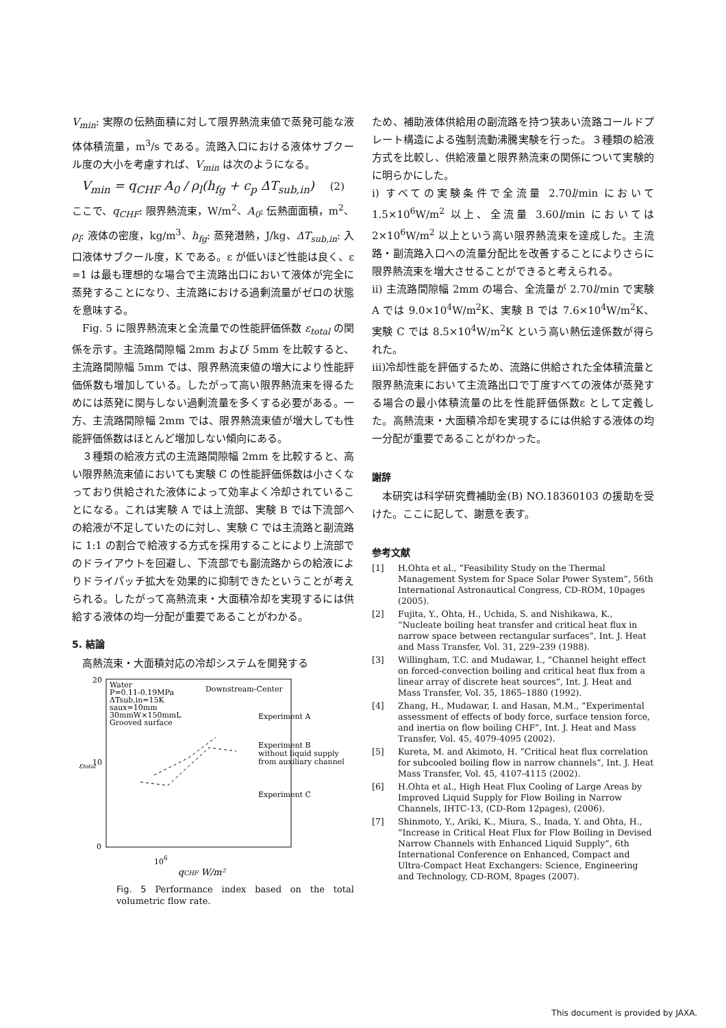V<sub>min</sub>: 実際の伝熱面積に対して限界熱流束値で蒸発可能な液体体積流量，m<sup>3</sup>/s である。流路入口における液体サブクール度の大小を考慮すれば、V<sub>min</sub> は次のようになる。
V<sub>min</sub> = q<sub>CHF</sub> A<sub>0</sub> / ρ<sub>l</sub>(h<sub>fg</sub> + c<sub>p</sub> ΔT<sub>sub,in</sub>) (2)
ここで、q<sub>CHF</sub>: 限界熱流束，W/m<sup>2</sup>、A<sub>0</sub>: 伝熱面面積，m<sup>2</sup>、ρ<sub>l</sub>: 液体の密度，kg/m<sup>3</sup>、h<sub>fg</sub>: 蒸発潜熱，J/kg、ΔT<sub>sub,in</sub>: 入口液体サブクール度，K である。ε が低いほど性能は良く、ε =1 は最も理想的な場合で主流路出口において液体が完全に蒸発することになり、主流路における過剰流量がゼロの状態を意味する。
Fig. 5 に限界熱流束と全流量での性能評価係数 ε<sub>total</sub> の関係を示す。主流路間隙幅 2mm および 5mm を比較すると、主流路間隙幅 5mm では、限界熱流束値の増大により性能評価係数も増加している。したがって高い限界熱流束を得るためには蒸発に関与しない過剰流量を多くする必要がある。一方、主流路間隙幅 2mm では、限界熱流束値が増大しても性能評価係数はほとんど増加しない傾向にある。
３種類の給液方式の主流路間隙幅 2mm を比較すると、高い限界熱流束値においても実験 C の性能評価係数は小さくなっており供給された液体によって効率よく冷却されていることになる。これは実験 A では上流部、実験 B では下流部への給液が不足していたのに対し、実験 C では主流路と副流路に 1:1 の割合で給液する方式を採用することにより上流部でのドライアウトを回避し、下流部でも副流路からの給液によりドライパッチ拡大を効果的に抑制できたということが考えられる。したがって高熱流束・大面積冷却を実現するには供給する液体の均一分配が重要であることがわかる。
5. 結論
高熱流束・大面積対応の冷却システムを開発する
20
10
0
εtotal
Water
P=0.11-0.19MPa
ΔTsub,in=15K
saux=10mm
30mmW×150mmL
Grooved surface
Downstream-Center
Experiment A
Experiment B
without liquid supply
from auxiliary channel
Experiment C
106
qCHF W/m²
Fig. 5 Performance index based on the total volumetric flow rate.
ため、補助液体供給用の副流路を持つ狭あい流路コールドプレート構造による強制流動沸騰実験を行った。３種類の給液方式を比較し、供給液量と限界熱流束の関係について実験的に明らかにした。
i) すべての実験条件で全流量 2.70l/min において 1.5×10<sup>6</sup>W/m<sup>2</sup> 以上、全流量 3.60l/min においては 2×10<sup>6</sup>W/m<sup>2</sup> 以上という高い限界熱流束を達成した。主流路・副流路入口への流量分配比を改善することによりさらに限界熱流束を増大させることができると考えられる。
ii) 主流路間隙幅 2mm の場合、全流量が 2.70l/min で実験 A では 9.0×10<sup>4</sup>W/m<sup>2</sup>K、実験 B では 7.6×10<sup>4</sup>W/m<sup>2</sup>K、実験 C では 8.5×10<sup>4</sup>W/m<sup>2</sup>K という高い熱伝達係数が得られた。
iii)冷却性能を評価するため、流路に供給された全体積流量と限界熱流束において主流路出口で丁度すべての液体が蒸発する場合の最小体積流量の比を性能評価係数ε として定義した。高熱流束・大面積冷却を実現するには供給する液体の均一分配が重要であることがわかった。
謝辞
本研究は科学研究費補助金(B) NO.18360103 の援助を受けた。ここに記して、謝意を表す。
参考文献
[1] H.Ohta et al., “Feasibility Study on the Thermal Management System for Space Solar Power System”, 56th International Astronautical Congress, CD-ROM, 10pages (2005).
[2] Fujita, Y., Ohta, H., Uchida, S. and Nishikawa, K., “Nucleate boiling heat transfer and critical heat flux in narrow space between rectangular surfaces”, Int. J. Heat and Mass Transfer, Vol. 31, 229–239 (1988).
[3] Willingham, T.C. and Mudawar, I., “Channel height effect on forced-convection boiling and critical heat flux from a linear array of discrete heat sources”, Int. J. Heat and Mass Transfer, Vol. 35, 1865–1880 (1992).
[4] Zhang, H., Mudawar, I. and Hasan, M.M., “Experimental assessment of effects of body force, surface tension force, and inertia on flow boiling CHF”, Int. J. Heat and Mass Transfer, Vol. 45, 4079-4095 (2002).
[5] Kureta, M. and Akimoto, H. “Critical heat flux correlation for subcooled boiling flow in narrow channels”, Int. J. Heat Mass Transfer, Vol. 45, 4107-4115 (2002).
[6] H.Ohta et al., High Heat Flux Cooling of Large Areas by Improved Liquid Supply for Flow Boiling in Narrow Channels, IHTC-13, (CD-Rom 12pages), (2006).
[7] Shinmoto, Y., Ariki, K., Miura, S., Inada, Y. and Ohta, H., “Increase in Critical Heat Flux for Flow Boiling in Devised Narrow Channels with Enhanced Liquid Supply”, 6th International Conference on Enhanced, Compact and Ultra-Compact Heat Exchangers: Science, Engineering and Technology, CD-ROM, 8pages (2007).
This document is provided by JAXA.